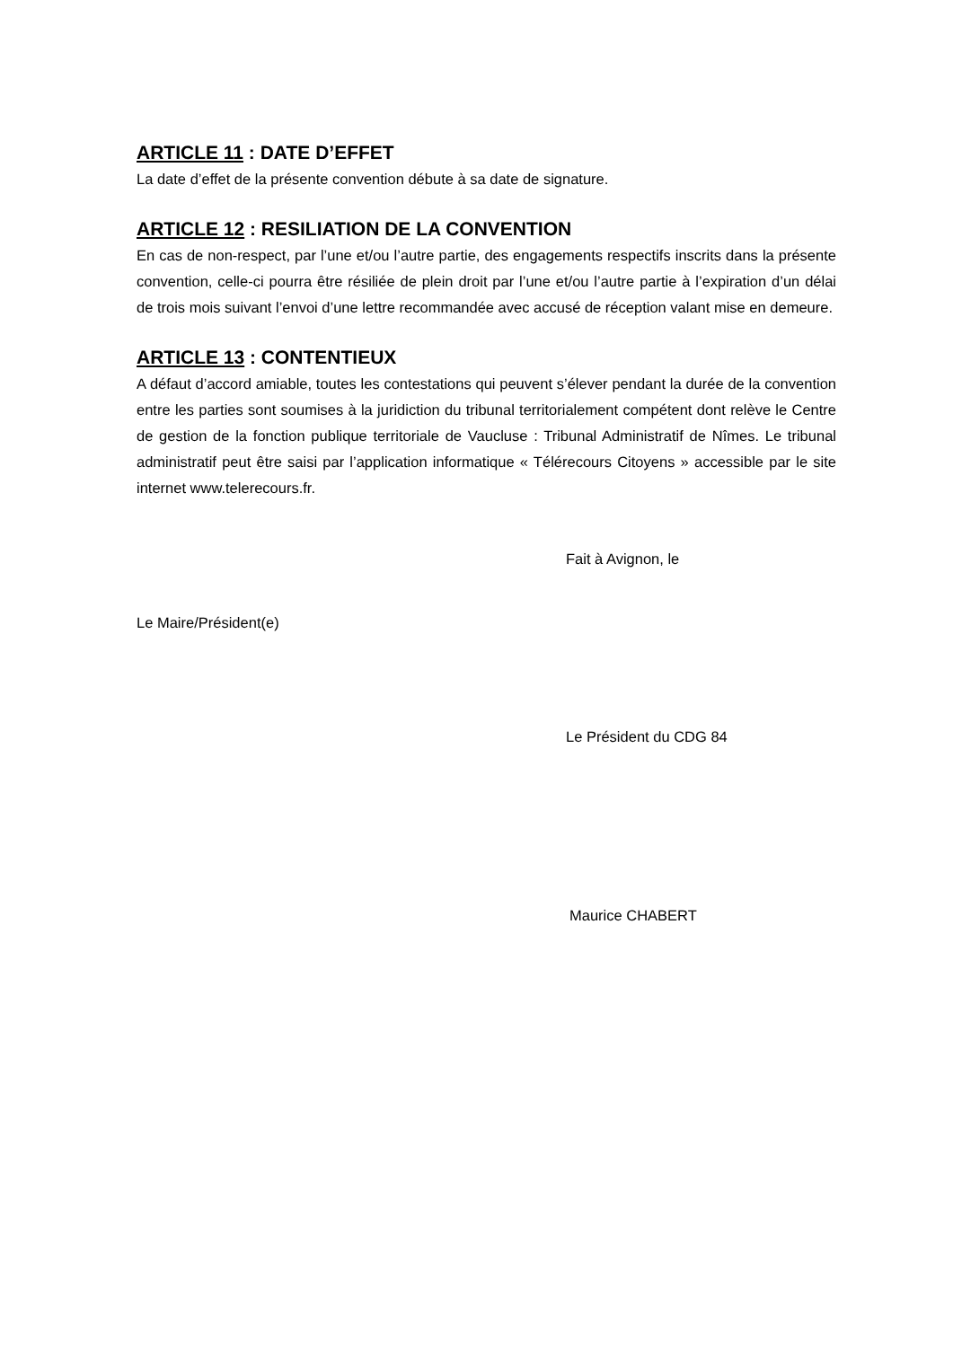ARTICLE 11 : DATE D’EFFET
La date d’effet de la présente convention débute à sa date de signature.
ARTICLE 12 : RESILIATION DE LA CONVENTION
En cas de non-respect, par l’une et/ou l’autre partie, des engagements respectifs inscrits dans la présente convention, celle-ci pourra être résiliée de plein droit par l’une et/ou l’autre partie à l’expiration d’un délai de trois mois suivant l’envoi d’une lettre recommandée avec accusé de réception valant mise en demeure.
ARTICLE 13 : CONTENTIEUX
A défaut d’accord amiable, toutes les contestations qui peuvent s’élever pendant la durée de la convention entre les parties sont soumises à la juridiction du tribunal territorialement compétent dont relève le Centre de gestion de la fonction publique territoriale de Vaucluse : Tribunal Administratif de Nîmes. Le tribunal administratif peut être saisi par l’application informatique « Télérecours Citoyens » accessible par le site internet www.telerecours.fr.
Fait à Avignon, le
Le Maire/Président(e)
Le Président du CDG 84
Maurice CHABERT